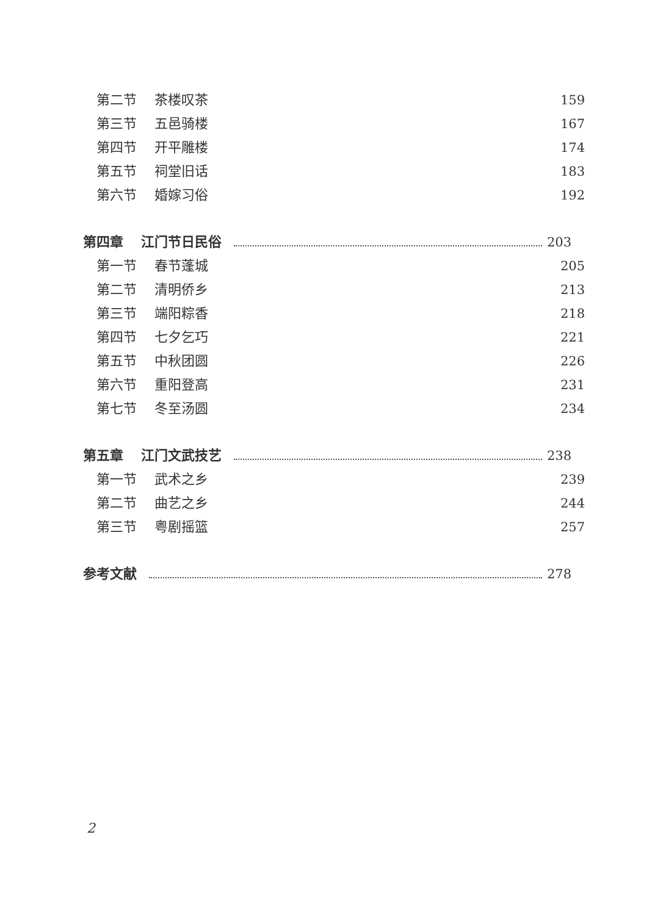第二节 茶楼叹茶 159
第三节 五邑骑楼 167
第四节 开平雕楼 174
第五节 祠堂旧话 183
第六节 婚嫁习俗 192
第四章 江门节日民俗 203
第一节 春节蓬城 205
第二节 清明侨乡 213
第三节 端阳粽香 218
第四节 七夕乞巧 221
第五节 中秋团圆 226
第六节 重阳登高 231
第七节 冬至汤圆 234
第五章 江门文武技艺 238
第一节 武术之乡 239
第二节 曲艺之乡 244
第三节 粤剧摇篮 257
参考文献 278
2